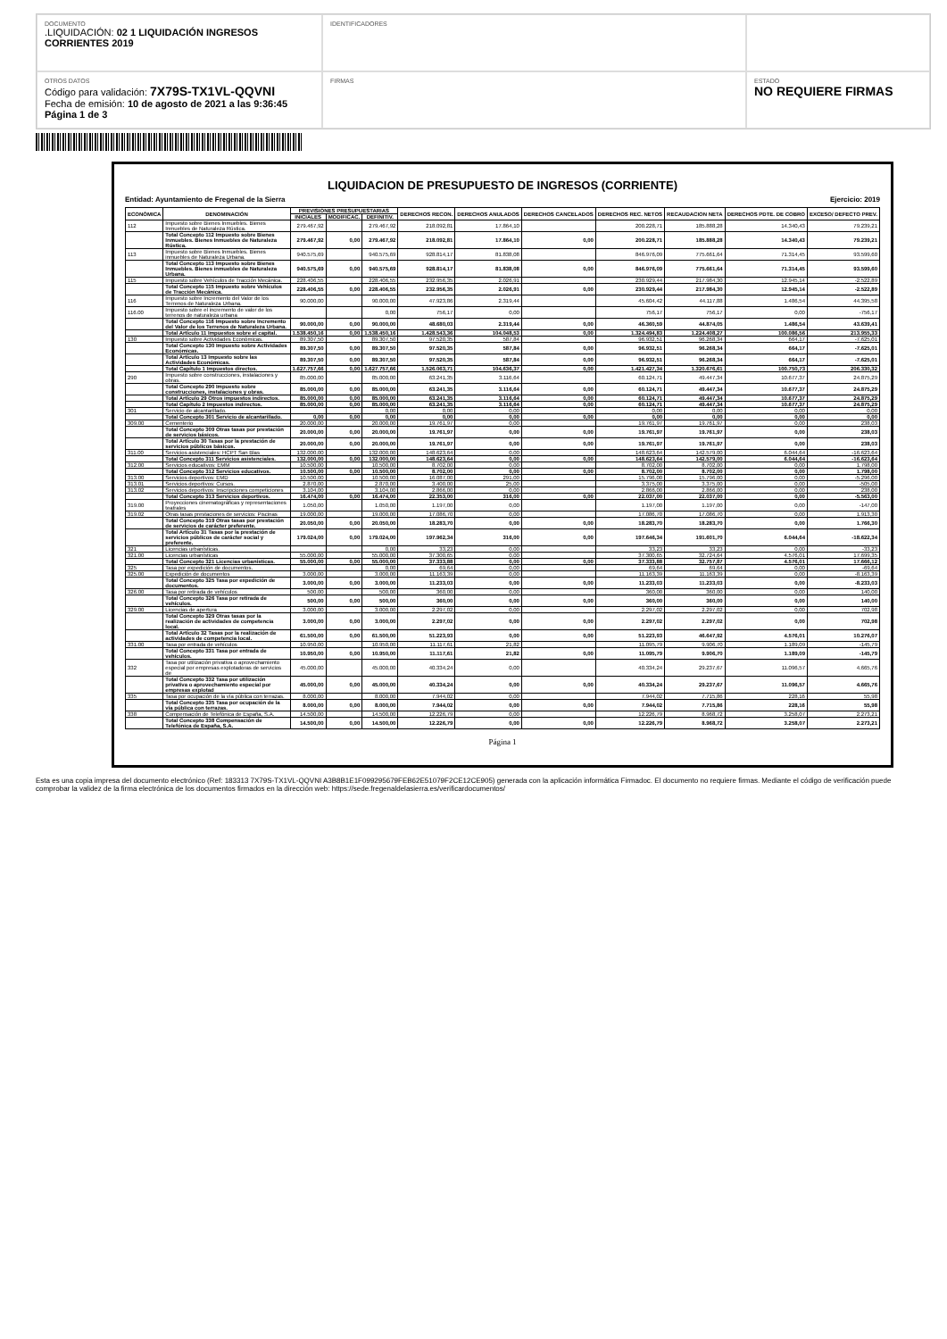DOCUMENTO
.LIQUIDACIÓN: 02 1 LIQUIDACIÓN INGRESOS CORRIENTES 2019
IDENTIFICADORES
OTROS DATOS
Código para validación: 7X79S-TX1VL-QQVNI
Fecha de emisión: 10 de agosto de 2021 a las 9:36:45
Página 1 de 3
FIRMAS
ESTADO
NO REQUIERE FIRMAS
LIQUIDACION DE PRESUPUESTO DE INGRESOS (CORRIENTE)
Entidad: Ayuntamiento de Fregenal de la Sierra Ejercicio: 2019
| ECONÓMICA | DENOMINACIÓN | PREVISIONES PRESUPUESTARIAS | | | DERECHOS RECON. | DERECHOS ANULADOS | DERECHOS CANCELADOS | DERECHOS REC. NETOS | RECAUDACION NETA | DERECHOS PDTE. DE COBRO | EXCESO/ DEFECTO PREV. |
| --- | --- | --- | --- | --- | --- | --- | --- | --- | --- | --- | --- |
| | | INICIALES | MODIFICAC. | DEFINITIV. | | | | | | | |
| 112 | Impuesto sobre Bienes Inmuebles. Bienes Inmuebles de Naturaleza Rústica. | 279.467,92 | | 279.467,92 | 218.092,81 | 17.864,10 | | 200.228,71 | 185.888,28 | 14.340,43 | 79.239,21 |
| | Total Concepto 112 Impuesto sobre Bienes Inmuebles. Bienes Inmuebles de Naturaleza Rústica. | 279.467,92 | 0,00 | 279.467,92 | 218.092,81 | 17.864,10 | 0,00 | 200.228,71 | 185.888,28 | 14.340,43 | 79.239,21 |
| 113 | Impuesto sobre Bienes Inmuebles. Bienes inmuebles de Naturaleza Urbana. | 940.575,69 | | 940.575,69 | 928.814,17 | 81.838,08 | | 846.976,09 | 775.661,64 | 71.314,45 | 93.599,60 |
| | Total Concepto 113 Impuesto sobre Bienes Inmuebles. Bienes inmuebles de Naturaleza Urbana. | 940.575,69 | 0,00 | 940.575,69 | 928.814,17 | 81.838,08 | 0,00 | 846.976,09 | 775.661,64 | 71.314,45 | 93.599,60 |
| 115 | Impuesto sobre Vehículos de Tracción Mecánica. | 228.406,55 | | 228.406,55 | 232.956,35 | 2.026,91 | | 230.929,44 | 217.984,30 | 12.945,14 | -2.522,89 |
| | Total Concepto 115 Impuesto sobre Vehículos de Tracción Mecánica. | 228.406,55 | 0,00 | 228.406,55 | 232.956,35 | 2.026,91 | 0,00 | 230.929,44 | 217.984,30 | 12.945,14 | -2.522,89 |
| 116 | Impuesto sobre Incremento del Valor de los Terrenos de Naturaleza Urbana. | 90.000,00 | | 90.000,00 | 47.923,86 | 2.319,44 | | 45.604,42 | 44.117,88 | 1.486,54 | 44.395,58 |
| 116.00 | Impuesto sobre el incremento de valor de los terrenos de naturaleza urbana | | | 0,00 | 756,17 | 0,00 | | 756,17 | 756,17 | 0,00 | -756,17 |
| | Total Concepto 116 Impuesto sobre Incremento del Valor de los Terrenos de Naturaleza Urbana. | 90.000,00 | 0,00 | 90.000,00 | 48.680,03 | 2.319,44 | 0,00 | 46.360,59 | 44.874,05 | 1.486,54 | 43.639,41 |
| | Total Artículo 11 Impuestos sobre el capital. | 1.538.450,16 | 0,00 | 1.538.450,16 | 1.428.543,36 | 104.048,53 | 0,00 | 1.324.494,83 | 1.224.408,27 | 100.086,56 | 213.955,33 |
| 130 | Impuesto sobre Actividades Económicas. | 89.307,50 | | 89.307,50 | 97.520,35 | 587,84 | | 96.932,51 | 96.268,34 | 664,17 | -7.625,01 |
| | Total Concepto 130 Impuesto sobre Actividades Económicas. | 89.307,50 | 0,00 | 89.307,50 | 97.520,35 | 587,84 | 0,00 | 96.932,51 | 96.268,34 | 664,17 | -7.625,01 |
| | Total Artículo 13 Impuesto sobre las Actividades Económicas. | 89.307,50 | 0,00 | 89.307,50 | 97.520,35 | 587,84 | 0,00 | 96.932,51 | 96.268,34 | 664,17 | -7.625,01 |
| | Total Capítulo 1 Impuestos directos. | 1.627.757,66 | 0,00 | 1.627.757,66 | 1.526.063,71 | 104.636,37 | 0,00 | 1.421.427,34 | 1.320.676,61 | 100.750,73 | 206.330,32 |
| 290 | Impuesto sobre construcciones, instalaciones y obras. | 85.000,00 | | 85.000,00 | 63.241,35 | 3.116,64 | | 60.124,71 | 49.447,34 | 10.677,37 | 24.875,29 |
| | Total Concepto 290 Impuesto sobre construcciones, instalaciones y obras. | 85.000,00 | 0,00 | 85.000,00 | 63.241,35 | 3.116,64 | 0,00 | 60.124,71 | 49.447,34 | 10.677,37 | 24.875,29 |
| | Total Artículo 29 Otros impuestos indirectos. | 85.000,00 | 0,00 | 85.000,00 | 63.241,35 | 3.116,64 | 0,00 | 60.124,71 | 49.447,34 | 10.677,37 | 24.875,29 |
| | Total Capítulo 2 Impuestos indirectos. | 85.000,00 | 0,00 | 85.000,00 | 63.241,35 | 3.116,64 | 0,00 | 60.124,71 | 49.447,34 | 10.677,37 | 24.875,29 |
| 301 | Servicio de alcantarillado. | | | 0,00 | 0,00 | 0,00 | | 0,00 | 0,00 | 0,00 | 0,00 |
| | Total Concepto 301 Servicio de alcantarillado. | 0,00 | 0,00 | 0,00 | 0,00 | 0,00 | 0,00 | 0,00 | 0,00 | 0,00 | 0,00 |
| 309.00 | Cementerio | 20.000,00 | | 20.000,00 | 19.761,97 | 0,00 | | 19.761,97 | 19.761,97 | 0,00 | 238,03 |
| | Total Concepto 309 Otras tasas por prestación de servicios básicos. | 20.000,00 | 0,00 | 20.000,00 | 19.761,97 | 0,00 | 0,00 | 19.761,97 | 19.761,97 | 0,00 | 238,03 |
| | Total Artículo 30 Tasas por la prestación de servicios públicos básicos. | 20.000,00 | 0,00 | 20.000,00 | 19.761,97 | 0,00 | 0,00 | 19.761,97 | 19.761,97 | 0,00 | 238,03 |
| 311.00 | Servicios asistenciales: HCPT San Blas | 132.000,00 | | 132.000,00 | 148.623,64 | 0,00 | | 148.623,64 | 142.579,00 | 6.044,64 | -16.623,64 |
| | Total Concepto 311 Servicios asistenciales. | 132.000,00 | 0,00 | 132.000,00 | 148.623,64 | 0,00 | 0,00 | 148.623,64 | 142.579,00 | 6.044,64 | -16.623,64 |
| 312.00 | Servicios educativos: EMM | 10.500,00 | | 10.500,00 | 8.702,00 | 0,00 | | 8.702,00 | 8.702,00 | 0,00 | 1.798,00 |
| | Total Concepto 312 Servicios educativos. | 10.500,00 | 0,00 | 10.500,00 | 8.702,00 | 0,00 | 0,00 | 8.702,00 | 8.702,00 | 0,00 | 1.798,00 |
| 313.00 | Servicios deportivos: EMD | 10.500,00 | | 10.500,00 | 16.087,00 | 291,00 | | 15.796,00 | 15.796,00 | 0,00 | -5.296,00 |
| 313.01 | Servicios deportivos: Cursos. | 2.870,00 | | 2.870,00 | 3.400,00 | 25,00 | | 3.375,00 | 3.375,00 | 0,00 | -505,00 |
| 313.02 | Servicios deportivos: Inscripciones competiciones | 3.104,00 | | 3.104,00 | 2.866,00 | 0,00 | | 2.866,00 | 2.866,00 | 0,00 | 238,00 |
| | Total Concepto 313 Servicios deportivos. | 16.474,00 | 0,00 | 16.474,00 | 22.353,00 | 316,00 | 0,00 | 22.037,00 | 22.037,00 | 0,00 | -5.563,00 |
| 319.00 | Proyecciones cinematográficas y representaciones teatrales | 1.050,00 | | 1.050,00 | 1.197,00 | 0,00 | | 1.197,00 | 1.197,00 | 0,00 | -147,00 |
| 319.02 | Otras tasas prestaciones de servicios: Piscinas | 19.000,00 | | 19.000,00 | 17.086,70 | 0,00 | | 17.086,70 | 17.086,70 | 0,00 | 1.913,30 |
| | Total Concepto 319 Otras tasas por prestación de servicios de carácter preferente. | 20.050,00 | 0,00 | 20.050,00 | 18.283,70 | 0,00 | 0,00 | 18.283,70 | 18.283,70 | 0,00 | 1.766,30 |
| | Total Artículo 31 Tasas por la prestación de servicios públicos de carácter social y preferente. | 179.024,00 | 0,00 | 179.024,00 | 197.962,34 | 316,00 | 0,00 | 197.646,34 | 191.601,70 | 6.044,64 | -18.622,34 |
| 321 | Licencias urbanísticas. | | | 0,00 | 33,23 | 0,00 | | 33,23 | 33,23 | 0,00 | -33,23 |
| 321.00 | Licencias urbanísticas | 55.000,00 | | 55.000,00 | 37.300,65 | 0,00 | | 37.300,65 | 32.724,64 | 4.576,01 | 17.699,35 |
| | Total Concepto 321 Licencias urbanísticas. | 55.000,00 | 0,00 | 55.000,00 | 37.333,88 | 0,00 | 0,00 | 37.333,88 | 32.757,87 | 4.576,01 | 17.666,12 |
| 325 | Tasa por expedición de documentos. | | | 0,00 | 69,64 | 0,00 | | 69,64 | 69,64 | 0,00 | -69,64 |
| 325.00 | Expedición de documentos | 3.000,00 | | 3.000,00 | 11.163,39 | 0,00 | | 11.163,39 | 11.163,39 | 0,00 | -8.163,39 |
| | Total Concepto 325 Tasa por expedición de documentos. | 3.000,00 | 0,00 | 3.000,00 | 11.233,03 | 0,00 | 0,00 | 11.233,03 | 11.233,03 | 0,00 | -8.233,03 |
| 326.00 | Tasa por retirada de vehículos | 500,00 | | 500,00 | 360,00 | 0,00 | | 360,00 | 360,00 | 0,00 | 140,00 |
| | Total Concepto 326 Tasa por retirada de vehículos. | 500,00 | 0,00 | 500,00 | 360,00 | 0,00 | 0,00 | 360,00 | 360,00 | 0,00 | 140,00 |
| 329.00 | Licencias de apertura | 3.000,00 | | 3.000,00 | 2.297,02 | 0,00 | | 2.297,02 | 2.297,02 | 0,00 | 702,98 |
| | Total Concepto 329 Otras tasas por la realización de actividades de competencia local. | 3.000,00 | 0,00 | 3.000,00 | 2.297,02 | 0,00 | 0,00 | 2.297,02 | 2.297,02 | 0,00 | 702,98 |
| | Total Artículo 32 Tasas por la realización de actividades de competencia local. | 61.500,00 | 0,00 | 61.500,00 | 51.223,93 | 0,00 | 0,00 | 51.223,93 | 46.647,92 | 4.576,01 | 10.276,07 |
| 331.00 | Tasa por entrada de vehículos | 10.950,00 | | 10.950,00 | 11.117,61 | 21,82 | | 11.095,79 | 9.906,70 | 1.189,09 | -145,79 |
| | Total Concepto 331 Tasa por entrada de vehículos. | 10.950,00 | 0,00 | 10.950,00 | 11.117,61 | 21,82 | 0,00 | 11.095,79 | 9.906,70 | 1.189,09 | -145,79 |
| 332 | Tasa por utilización privativa o aprovechamiento especial por empresas explotadoras de servicios de | 45.000,00 | | 45.000,00 | 40.334,24 | 0,00 | | 40.334,24 | 29.237,67 | 11.096,57 | 4.665,76 |
| | Total Concepto 332 Tasa por utilización privativa o aprovechamiento especial por empresas explotad | 45.000,00 | 0,00 | 45.000,00 | 40.334,24 | 0,00 | 0,00 | 40.334,24 | 29.237,67 | 11.096,57 | 4.665,76 |
| 335 | Tasa por ocupación de la vía pública con terrazas. | 8.000,00 | | 8.000,00 | 7.944,02 | 0,00 | | 7.944,02 | 7.715,86 | 228,16 | 55,98 |
| | Total Concepto 335 Tasa por ocupación de la vía pública con terrazas. | 8.000,00 | 0,00 | 8.000,00 | 7.944,02 | 0,00 | 0,00 | 7.944,02 | 7.715,86 | 228,16 | 55,98 |
| 338 | Compensación de Telefónica de España, S.A. | 14.500,00 | | 14.500,00 | 12.226,79 | 0,00 | | 12.226,79 | 8.968,72 | 3.258,07 | 2.273,21 |
| | Total Concepto 338 Compensación de Telefónica de España, S.A. | 14.500,00 | 0,00 | 14.500,00 | 12.226,79 | 0,00 | 0,00 | 12.226,79 | 8.968,72 | 3.258,07 | 2.273,21 |
Página 1
Esta es una copia impresa del documento electrónico (Ref: 183313 7X79S-TX1VL-QQVNI A3B8B1E1F099295679FEB62E51079F2CE12CE905) generada con la aplicación informática Firmadoc. El documento no requiere firmas. Mediante el código de verificación puede comprobar la validez de la firma electrónica de los documentos firmados en la dirección web: https://sede.fregenaldelasierra.es/verificardocumentos/